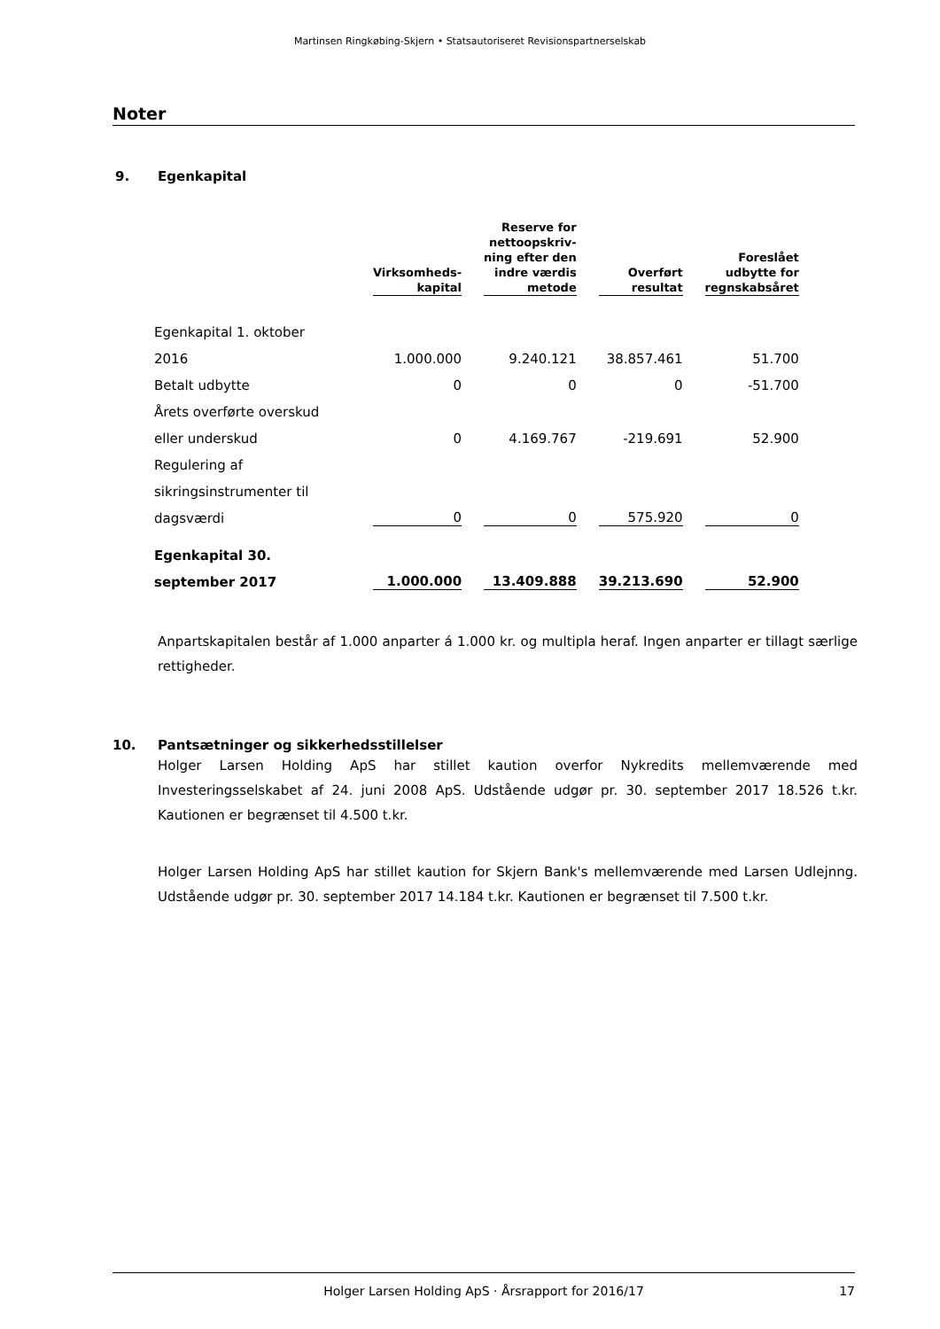Martinsen Ringkøbing-Skjern • Statsautoriseret Revisionspartnerselskab
Noter
9. Egenkapital
| | Virksomheds- kapital | Reserve for nettoopskriv- ning efter den indre værdis metode | Overført resultat | Foreslået udbytte for regnskabsåret |
| --- | --- | --- | --- | --- |
| Egenkapital 1. oktober | | | | |
| 2016 | 1.000.000 | 9.240.121 | 38.857.461 | 51.700 |
| Betalt udbytte | 0 | 0 | 0 | -51.700 |
| Årets overførte overskud | | | | |
| eller underskud | 0 | 4.169.767 | -219.691 | 52.900 |
| Regulering af | | | | |
| sikringsinstrumenter til | | | | |
| dagsværdi | 0 | 0 | 575.920 | 0 |
| Egenkapital 30. | | | | |
| september 2017 | 1.000.000 | 13.409.888 | 39.213.690 | 52.900 |
Anpartskapitalen består af 1.000 anparter á 1.000 kr. og multipla heraf. Ingen anparter er tillagt særlige rettigheder.
10. Pantsætninger og sikkerhedsstillelser
Holger Larsen Holding ApS har stillet kaution overfor Nykredits mellemværende med Investeringsselskabet af 24. juni 2008 ApS. Udstående udgør pr. 30. september 2017 18.526 t.kr. Kautionen er begrænset til 4.500 t.kr.
Holger Larsen Holding ApS har stillet kaution for Skjern Bank's mellemværende med Larsen Udlejnng. Udstående udgør pr. 30. september 2017 14.184 t.kr. Kautionen er begrænset til 7.500 t.kr.
Holger Larsen Holding ApS · Årsrapport for 2016/17 17